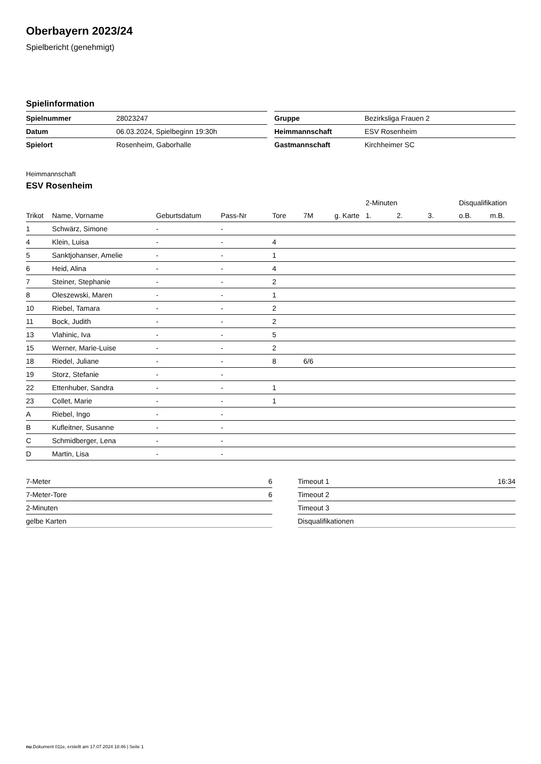Oberbayern 2023/24
Spielbericht (genehmigt)
Spielinformation
| Spielnummer | 28023247 |
| Datum | 06.03.2024, Spielbeginn 19:30h |
| Spielort | Rosenheim, Gaborhalle |
| Gruppe | Bezirksliga Frauen 2 |
| Heimmannschaft | ESV Rosenheim |
| Gastmannschaft | Kirchheimer SC |
Heimmannschaft
ESV Rosenheim
| | | | | | | | 2-Minuten | | | Disqualifikation | |
| --- | --- | --- | --- | --- | --- | --- | --- | --- | --- | --- | --- |
| Trikot | Name, Vorname | Geburtsdatum | Pass-Nr | Tore | 7M | g. Karte | 1. | 2. | 3. | o.B. | m.B. |
| 1 | Schwärz, Simone | - | - | | | | | | | | |
| 4 | Klein, Luisa | - | - | 4 | | | | | | | |
| 5 | Sanktjohanser, Amelie | - | - | 1 | | | | | | | |
| 6 | Heid, Alina | - | - | 4 | | | | | | | |
| 7 | Steiner, Stephanie | - | - | 2 | | | | | | | |
| 8 | Oleszewski, Maren | - | - | 1 | | | | | | | |
| 10 | Riebel, Tamara | - | - | 2 | | | | | | | |
| 11 | Bock, Judith | - | - | 2 | | | | | | | |
| 13 | Vlahinic, Iva | - | - | 5 | | | | | | | |
| 15 | Werner, Marie-Luise | - | - | 2 | | | | | | | |
| 18 | Riedel, Juliane | - | - | 8 | 6/6 | | | | | | |
| 19 | Storz, Stefanie | - | - | | | | | | | | |
| 22 | Ettenhuber, Sandra | - | - | 1 | | | | | | | |
| 23 | Collet, Marie | - | - | 1 | | | | | | | |
| A | Riebel, Ingo | - | - | | | | | | | | |
| B | Kufleitner, Susanne | - | - | | | | | | | | |
| C | Schmidberger, Lena | - | - | | | | | | | | |
| D | Martin, Lisa | - | - | | | | | | | | |
| 7-Meter | 6 |
| 7-Meter-Tore | 6 |
| 2-Minuten | |
| gelbe Karten | |
| Timeout 1 | 16:34 |
| Timeout 2 | |
| Timeout 3 | |
| Disqualifikationen | |
nu.Dokument 011e, erstellt am 17.07.2024 18:46 | Seite 1